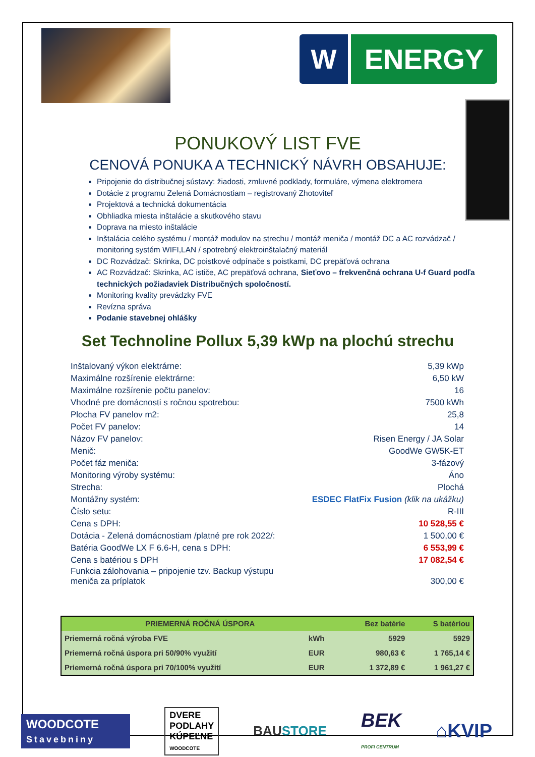W ENERGY
PONUKOVÝ LIST FVE
CENOVÁ PONUKA A TECHNICKÝ NÁVRH OBSAHUJE:
Pripojenie do distribučnej sústavy: žiadosti, zmluvné podklady, formuláre, výmena elektromera
Dotácie z programu Zelená Domácnostiam – registrovaný Zhotoviteľ
Projektová a technická dokumentácia
Obhliadka miesta inštalácie a skutkového stavu
Doprava na miesto inštalácie
Inštalácia celého systému / montáž modulov na strechu / montáž meniča / montáž DC a AC rozvádzač / monitoring systém WIFI,LAN / spotrebný elektroinštalačný materiál
DC Rozvádzač: Skrinka, DC poistkové odpínače s poistkami, DC prepäťová ochrana
AC Rozvádzač: Skrinka, AC ističe, AC prepäťová ochrana, Sieťovo – frekvenčná ochrana U-f Guard podľa technických požiadaviek Distribučných spoločností.
Monitoring kvality prevádzky FVE
Revízna správa
Podanie stavebnej ohlášky
Set Technoline Pollux 5,39 kWp na plochú strechu
| Inštalovaný výkon elektrárne: | 5,39 kWp |
| Maximálne rozšírenie elektrárne: | 6,50 kW |
| Maximálne rozšírenie počtu panelov: | 16 |
| Vhodné pre domácnosti s ročnou spotrebou: | 7500 kWh |
| Plocha FV panelov m2: | 25,8 |
| Počet FV panelov: | 14 |
| Názov FV panelov: | Risen Energy / JA Solar |
| Menič: | GoodWe GW5K-ET |
| Počet fáz meniča: | 3-fázový |
| Monitoring výroby systému: | Áno |
| Strecha: | Plochá |
| Montážny systém: | ESDEC FlatFix Fusion (klik na ukážku) |
| Číslo setu: | R-III |
| Cena s DPH: | 10 528,55 € |
| Dotácia - Zelená domácnostiam /platné pre rok 2022/: | 1 500,00 € |
| Batéria GoodWe LX F 6.6-H, cena s DPH: | 6 553,99 € |
| Cena s batériou s DPH | 17 082,54 € |
| Funkcia zálohovania – pripojenie tzv. Backup výstupu meniča za príplatok | 300,00 € |
| PRIEMERNÁ ROČNÁ ÚSPORA | | Bez batérie | S batériou |
| --- | --- | --- | --- |
| Priemerná ročná výroba FVE | kWh | 5929 | 5929 |
| Priemerná ročná úspora pri 50/90% využití | EUR | 980,63 € | 1 765,14 € |
| Priemerná ročná úspora pri 70/100% využití | EUR | 1 372,89 € | 1 961,27 € |
WOODCOTE
Stavebniny
DVERE
PODLAHY
KÚPEĽNE
WOODCOTE
BAUSTORE
BEK
PROFI CENTRUM
⌂KVIP